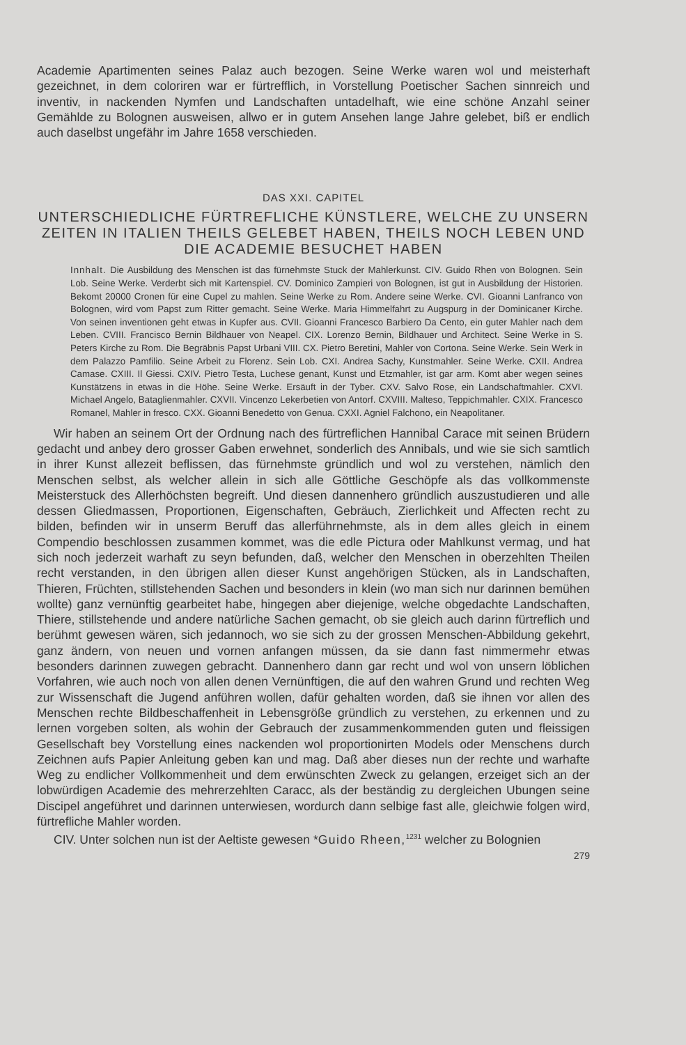Academie Apartimenten seines Palaz auch bezogen. Seine Werke waren wol und meisterhaft gezeichnet, in dem coloriren war er fürtrefflich, in Vorstellung Poetischer Sachen sinnreich und inventiv, in nackenden Nymfen und Landschaften untadelhaft, wie eine schöne Anzahl seiner Gemählde zu Bolognen ausweisen, allwo er in gutem Ansehen lange Jahre gelebet, biß er endlich auch daselbst ungefähr im Jahre 1658 verschieden.
DAS XXI. CAPITEL
UNTERSCHIEDLICHE FÜRTREFLICHE KÜNSTLERE, WELCHE ZU UNSERN ZEITEN IN ITALIEN THEILS GELEBET HABEN, THEILS NOCH LEBEN UND DIE ACADEMIE BESUCHET HABEN
Innhalt. Die Ausbildung des Menschen ist das fürnehmste Stuck der Mahlerkunst. CIV. Guido Rhen von Bolognen. Sein Lob. Seine Werke. Verderbt sich mit Kartenspiel. CV. Dominico Zampieri von Bolognen, ist gut in Ausbildung der Historien. Bekomt 20000 Cronen für eine Cupel zu mahlen. Seine Werke zu Rom. Andere seine Werke. CVI. Gioanni Lanfranco von Bolognen, wird vom Papst zum Ritter gemacht. Seine Werke. Maria Himmelfahrt zu Augspurg in der Dominicaner Kirche. Von seinen inventionen geht etwas in Kupfer aus. CVII. Gioanni Francesco Barbiero Da Cento, ein guter Mahler nach dem Leben. CVIII. Francisco Bernin Bildhauer von Neapel. CIX. Lorenzo Bernin, Bildhauer und Architect. Seine Werke in S. Peters Kirche zu Rom. Die Begräbnis Papst Urbani VIII. CX. Pietro Beretini, Mahler von Cortona. Seine Werke. Sein Werk in dem Palazzo Pamfilio. Seine Arbeit zu Florenz. Sein Lob. CXI. Andrea Sachy, Kunstmahler. Seine Werke. CXII. Andrea Camase. CXIII. Il Giessi. CXIV. Pietro Testa, Luchese genant, Kunst und Etzmahler, ist gar arm. Komt aber wegen seines Kunstätzens in etwas in die Höhe. Seine Werke. Ersäuft in der Tyber. CXV. Salvo Rose, ein Landschaftmahler. CXVI. Michael Angelo, Bataglienmahler. CXVII. Vincenzo Lekerbetien von Antorf. CXVIII. Malteso, Teppichmahler. CXIX. Francesco Romanel, Mahler in fresco. CXX. Gioanni Benedetto von Genua. CXXI. Agniel Falchono, ein Neapolitaner.
Wir haben an seinem Ort der Ordnung nach des fürtreflichen Hannibal Carace mit seinen Brüdern gedacht und anbey dero grosser Gaben erwehnet, sonderlich des Annibals, und wie sie sich samtlich in ihrer Kunst allezeit beflissen, das fürnehmste gründlich und wol zu verstehen, nämlich den Menschen selbst, als welcher allein in sich alle Göttliche Geschöpfe als das vollkommenste Meisterstuck des Allerhöchsten begreift. Und diesen dannenhero gründlich auszustudieren und alle dessen Gliedmassen, Proportionen, Eigenschaften, Gebräuch, Zierlichkeit und Affecten recht zu bilden, befinden wir in unserm Beruff das allerführnehmste, als in dem alles gleich in einem Compendio beschlossen zusammen kommet, was die edle Pictura oder Mahlkunst vermag, und hat sich noch jederzeit warhaft zu seyn befunden, daß, welcher den Menschen in oberzehlten Theilen recht verstanden, in den übrigen allen dieser Kunst angehörigen Stücken, als in Landschaften, Thieren, Früchten, stillstehenden Sachen und besonders in klein (wo man sich nur darinnen bemühen wollte) ganz vernünftig gearbeitet habe, hingegen aber diejenige, welche obgedachte Landschaften, Thiere, stillstehende und andere natürliche Sachen gemacht, ob sie gleich auch darinn fürtreflich und berühmt gewesen wären, sich jedannoch, wo sie sich zu der grossen Menschen-Abbildung gekehrt, ganz ändern, von neuen und vornen anfangen müssen, da sie dann fast nimmermehr etwas besonders darinnen zuwegen gebracht. Dannenhero dann gar recht und wol von unsern löblichen Vorfahren, wie auch noch von allen denen Vernünftigen, die auf den wahren Grund und rechten Weg zur Wissenschaft die Jugend anführen wollen, dafür gehalten worden, daß sie ihnen vor allen des Menschen rechte Bildbeschaffenheit in Lebensgröße gründlich zu verstehen, zu erkennen und zu lernen vorgeben solten, als wohin der Gebrauch der zusammenkommenden guten und fleissigen Gesellschaft bey Vorstellung eines nackenden wol proportionirten Models oder Menschens durch Zeichnen aufs Papier Anleitung geben kan und mag. Daß aber dieses nun der rechte und warhafte Weg zu endlicher Vollkommenheit und dem erwünschten Zweck zu gelangen, erzeiget sich an der lobwürdigen Academie des mehrerzehlten Caracc, als der beständig zu dergleichen Ubungen seine Discipel angeführet und darinnen unterwiesen, wordurch dann selbige fast alle, gleichwie folgen wird, fürtrefliche Mahler worden.
CIV. Unter solchen nun ist der Aeltiste gewesen *Guido Rheen,<sup>1231</sup> welcher zu Bolognien
279